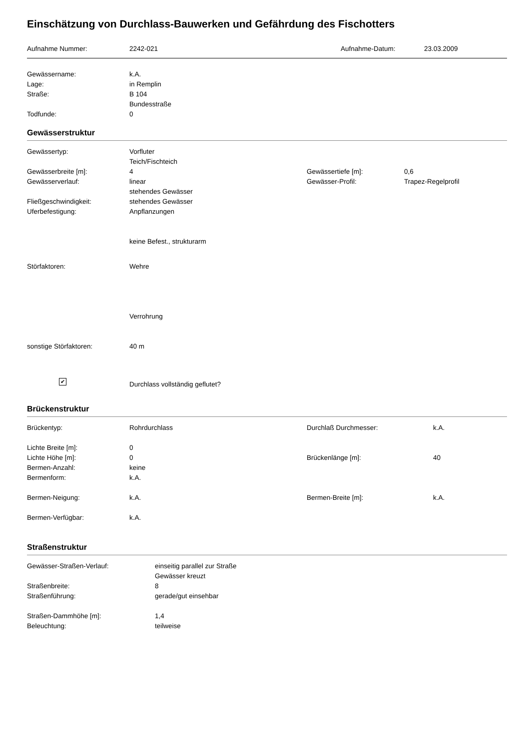Einschätzung von Durchlass-Bauwerken und Gefährdung des Fischotters
Aufnahme Nummer: 2242-021 Aufnahme-Datum: 23.03.2009
Gewässername: k.A.
Lage: in Remplin
Straße: B 104
Bundesstraße
Todfunde: 0
Gewässerstruktur
Gewässertyp: Vorfluter
Teich/Fischteich
Gewässerbreite [m]: 4 Gewässertiefe [m]: 0,6
Gewässerverlauf: linear
stehendes Gewässer
Gewässer-Profil: Trapez-Regelprofil
Fließgeschwindigkeit: stehendes Gewässer
Uferbefestigung: Anpflanzungen
keine Befest., strukturarm
Störfaktoren: Wehre
Verrohrung
sonstige Störfaktoren: 40 m
✔
Durchlass vollständig geflutet?
Brückenstruktur
Brückentyp: Rohrdurchlass Durchlaß Durchmesser: k.A.
Lichte Breite [m]: 0
Lichte Höhe [m]: 0 Brückenlänge [m]: 40
Bermen-Anzahl: keine
Bermenform: k.A.
Bermen-Neigung: k.A. Bermen-Breite [m]: k.A.
Bermen-Verfügbar: k.A.
Straßenstruktur
Gewässer-Straßen-Verlauf: einseitig parallel zur Straße
Gewässer kreuzt
Straßenbreite: 8
Straßenführung: gerade/gut einsehbar
Straßen-Dammhöhe [m]: 1,4
Beleuchtung: teilweise